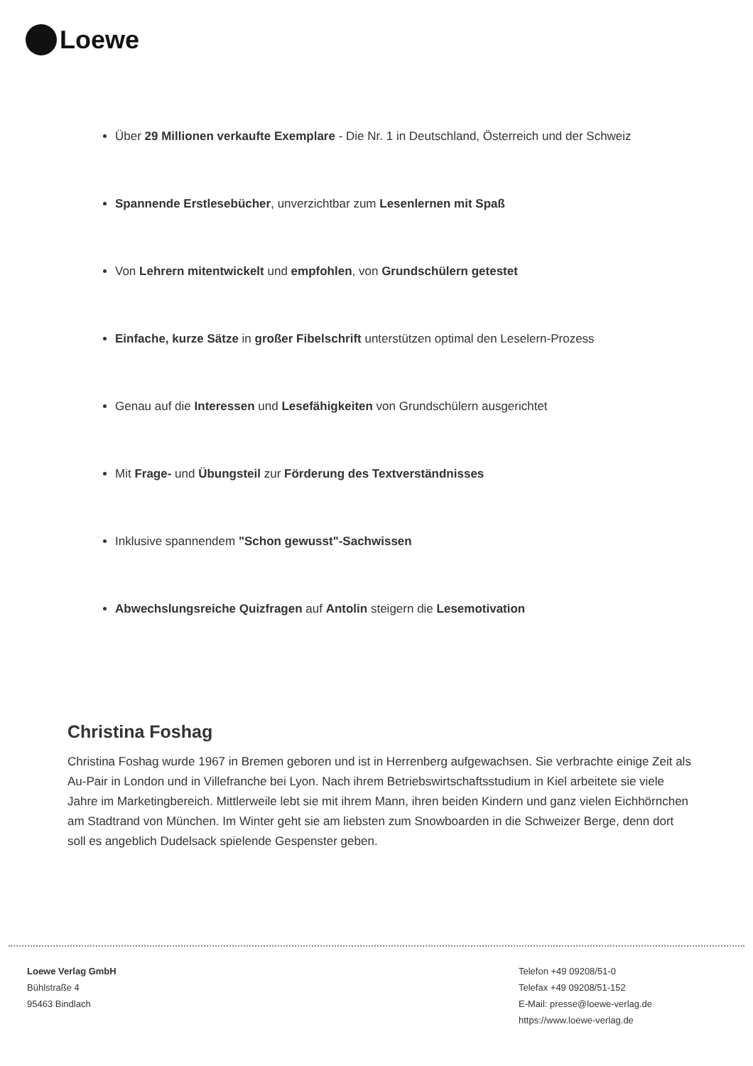Loewe
Über 29 Millionen verkaufte Exemplare - Die Nr. 1 in Deutschland, Österreich und der Schweiz
Spannende Erstlesebücher, unverzichtbar zum Lesenlernen mit Spaß
Von Lehrern mitentwickelt und empfohlen, von Grundschülern getestet
Einfache, kurze Sätze in großer Fibelschrift unterstützen optimal den Leselern-Prozess
Genau auf die Interessen und Lesefähigkeiten von Grundschülern ausgerichtet
Mit Frage- und Übungsteil zur Förderung des Textverständnisses
Inklusive spannendem "Schon gewusst"-Sachwissen
Abwechslungsreiche Quizfragen auf Antolin steigern die Lesemotivation
Christina Foshag
Christina Foshag wurde 1967 in Bremen geboren und ist in Herrenberg aufgewachsen. Sie verbrachte einige Zeit als Au-Pair in London und in Villefranche bei Lyon. Nach ihrem Betriebswirtschaftsstudium in Kiel arbeitete sie viele Jahre im Marketingbereich. Mittlerweile lebt sie mit ihrem Mann, ihren beiden Kindern und ganz vielen Eichhörnchen am Stadtrand von München. Im Winter geht sie am liebsten zum Snowboarden in die Schweizer Berge, denn dort soll es angeblich Dudelsack spielende Gespenster geben.
Loewe Verlag GmbH
Bühlstraße 4
95463 Bindlach
Telefon +49 09208/51-0
Telefax +49 09208/51-152
E-Mail: presse@loewe-verlag.de
https://www.loewe-verlag.de